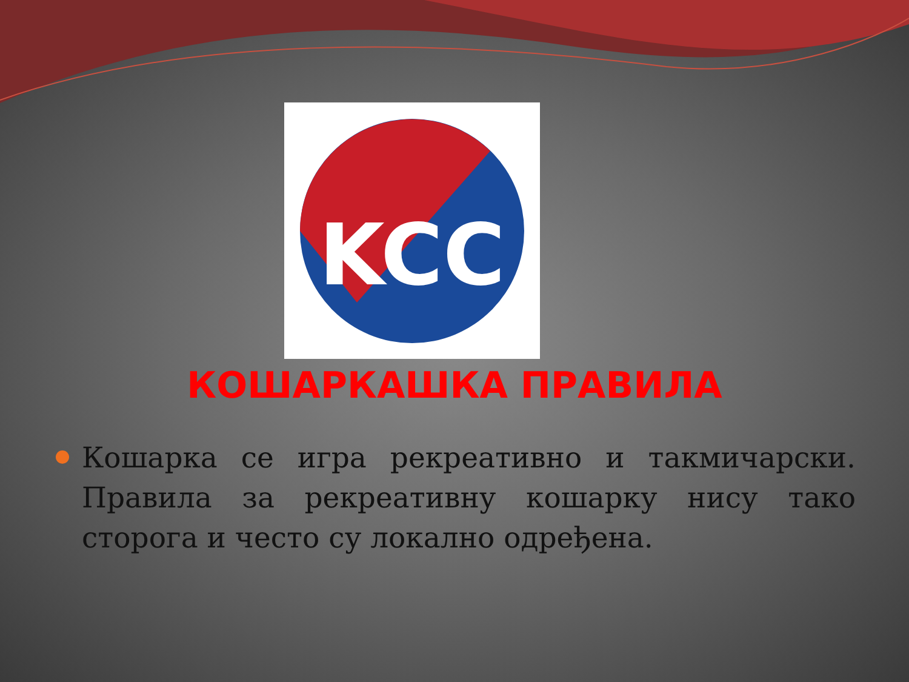KCC
КОШАРКАШКА ПРАВИЛА
Кошарка се игра рекреативно и такмичарски. Правила за рекреативну кошарку нису тако сторога и често су локално одређена.